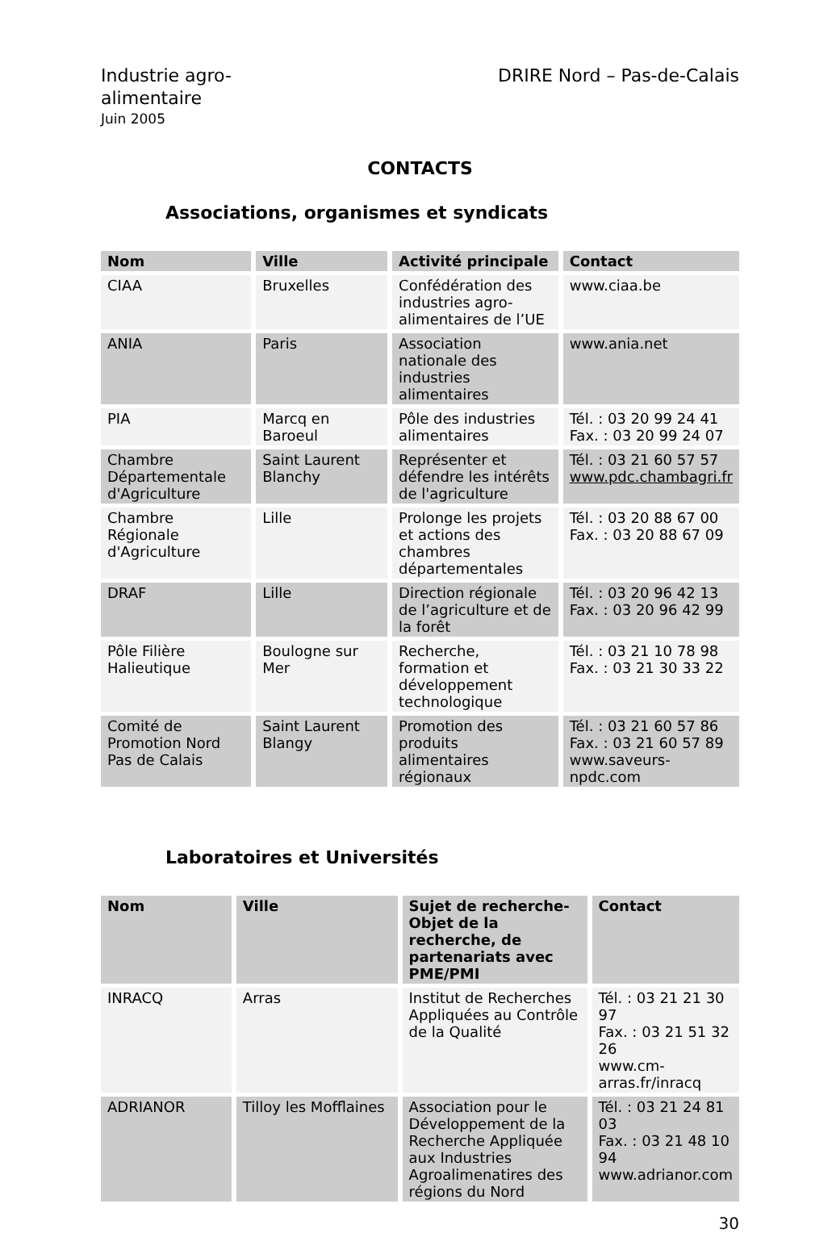Industrie agro-
alimentaire
Juin 2005
DRIRE Nord – Pas-de-Calais
CONTACTS
Associations, organismes et syndicats
| Nom | Ville | Activité principale | Contact |
| --- | --- | --- | --- |
| CIAA | Bruxelles | Confédération des industries agro-alimentaires de l’UE | www.ciaa.be |
| ANIA | Paris | Association nationale des industries alimentaires | www.ania.net |
| PIA | Marcq en Baroeul | Pôle des industries alimentaires | Tél. : 03 20 99 24 41 Fax. : 03 20 99 24 07 |
| Chambre Départementale d'Agriculture | Saint Laurent Blanchy | Représenter et défendre les intérêts de l'agriculture | Tél. : 03 21 60 57 57 www.pdc.chambagri.fr |
| Chambre Régionale d'Agriculture | Lille | Prolonge les projets et actions des chambres départementales | Tél. : 03 20 88 67 00 Fax. : 03 20 88 67 09 |
| DRAF | Lille | Direction régionale de l’agriculture et de la forêt | Tél. : 03 20 96 42 13 Fax. : 03 20 96 42 99 |
| Pôle Filière Halieutique | Boulogne sur Mer | Recherche, formation et développement technologique | Tél. : 03 21 10 78 98 Fax. : 03 21 30 33 22 |
| Comité de Promotion Nord Pas de Calais | Saint Laurent Blangy | Promotion des produits alimentaires régionaux | Tél. : 03 21 60 57 86 Fax. : 03 21 60 57 89 www.saveurs-npdc.com |
Laboratoires et Universités
| Nom | Ville | Sujet de recherche-Objet de la recherche, de partenariats avec PME/PMI | Contact |
| --- | --- | --- | --- |
| INRACQ | Arras | Institut de Recherches Appliquées au Contrôle de la Qualité | Tél. : 03 21 21 30 97 Fax. : 03 21 51 32 26 www.cm-arras.fr/inracq |
| ADRIANOR | Tilloy les Mofflaines | Association pour le Développement de la Recherche Appliquée aux Industries Agroalimenatires des régions du Nord | Tél. : 03 21 24 81 03 Fax. : 03 21 48 10 94 www.adrianor.com |
30